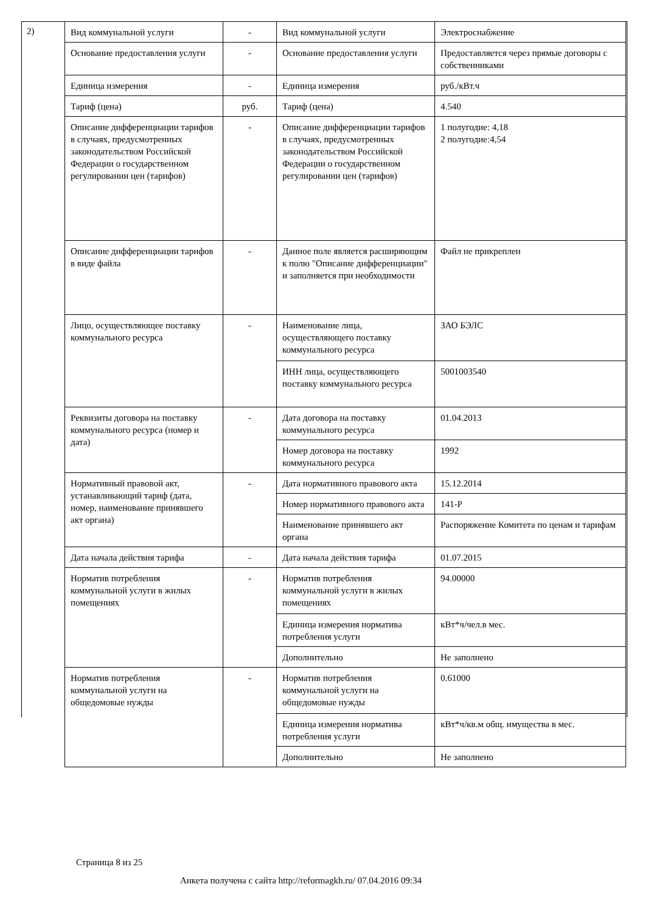2)
| Вид коммунальной услуги | - | Вид коммунальной услуги | Электроснабжение |
| Основание предоставления услуги | - | Основание предоставления услуги | Предоставляется через прямые договоры с собственниками |
| Единица измерения | - | Единица измерения | руб./кВт.ч |
| Тариф (цена) | руб. | Тариф (цена) | 4.540 |
| Описание дифференциации тарифов в случаях, предусмотренных законодательством Российской Федерации о государственном регулировании цен (тарифов) | - | Описание дифференциации тарифов в случаях, предусмотренных законодательством Российской Федерации о государственном регулировании цен (тарифов) | 1 полугодие: 4,18 2 полугодие:4,54 |
| Описание дифференциации тарифов в виде файла | - | Данное поле является расширяющим к полю "Описание дифференциации" и заполняется при необходимости | Файл не прикреплен |
| Лицо, осуществляющее поставку коммунального ресурса | - | Наименование лица, осуществляющего поставку коммунального ресурса | ЗАО БЭЛС |
| | | ИНН лица, осуществляющего поставку коммунального ресурса | 5001003540 |
| Реквизиты договора на поставку коммунального ресурса (номер и дата) | - | Дата договора на поставку коммунального ресурса | 01.04.2013 |
| | | Номер договора на поставку коммунального ресурса | 1992 |
| Нормативный правовой акт, устанавливающий тариф (дата, номер, наименование принявшего акт органа) | - | Дата нормативного правового акта | 15.12.2014 |
| | | Номер нормативного правового акта | 141-Р |
| | | Наименование принявшего акт органа | Распоряжение Комитета по ценам и тарифам |
| Дата начала действия тарифа | - | Дата начала действия тарифа | 01.07.2015 |
| Норматив потребления коммунальной услуги в жилых помещениях | - | Норматив потребления коммунальной услуги в жилых помещениях | 94.00000 |
| | | Единица измерения норматива потребления услуги | кВт*ч/чел.в мес. |
| | | Дополнительно | Не заполнено |
| Норматив потребления коммунальной услуги на общедомовые нужды | - | Норматив потребления коммунальной услуги на общедомовые нужды | 0.61000 |
| | | Единица измерения норматива потребления услуги | кВт*ч/кв.м общ. имущества в мес. |
| | | Дополнительно | Не заполнено |
Страница 8 из 25
Анкета получена с сайта http://reformagkh.ru/ 07.04.2016 09:34